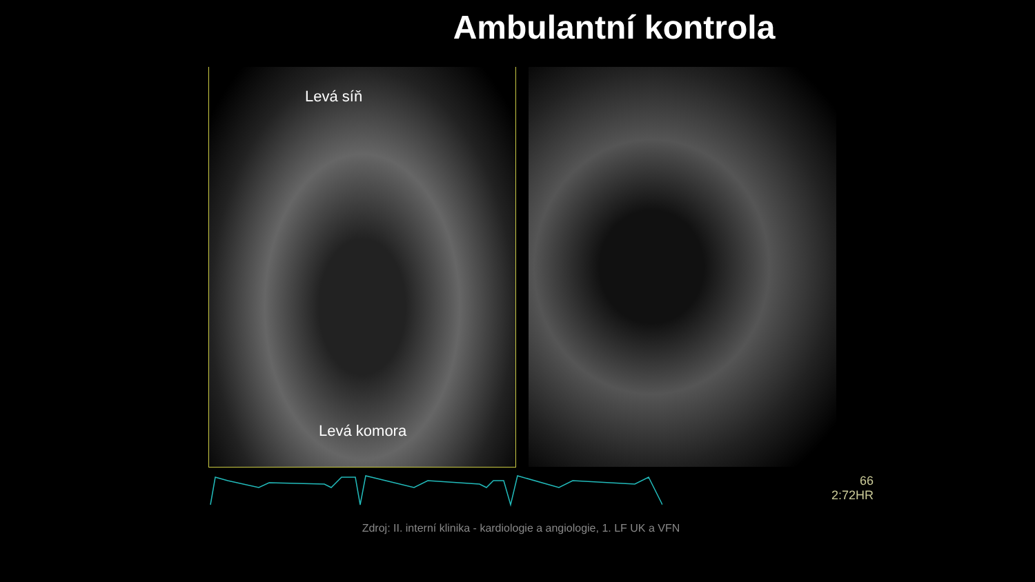Ambulantní kontrola
Levá síň
Levá komora
66
2:72HR
Zdroj: II. interní klinika - kardiologie a angiologie, 1. LF UK a VFN